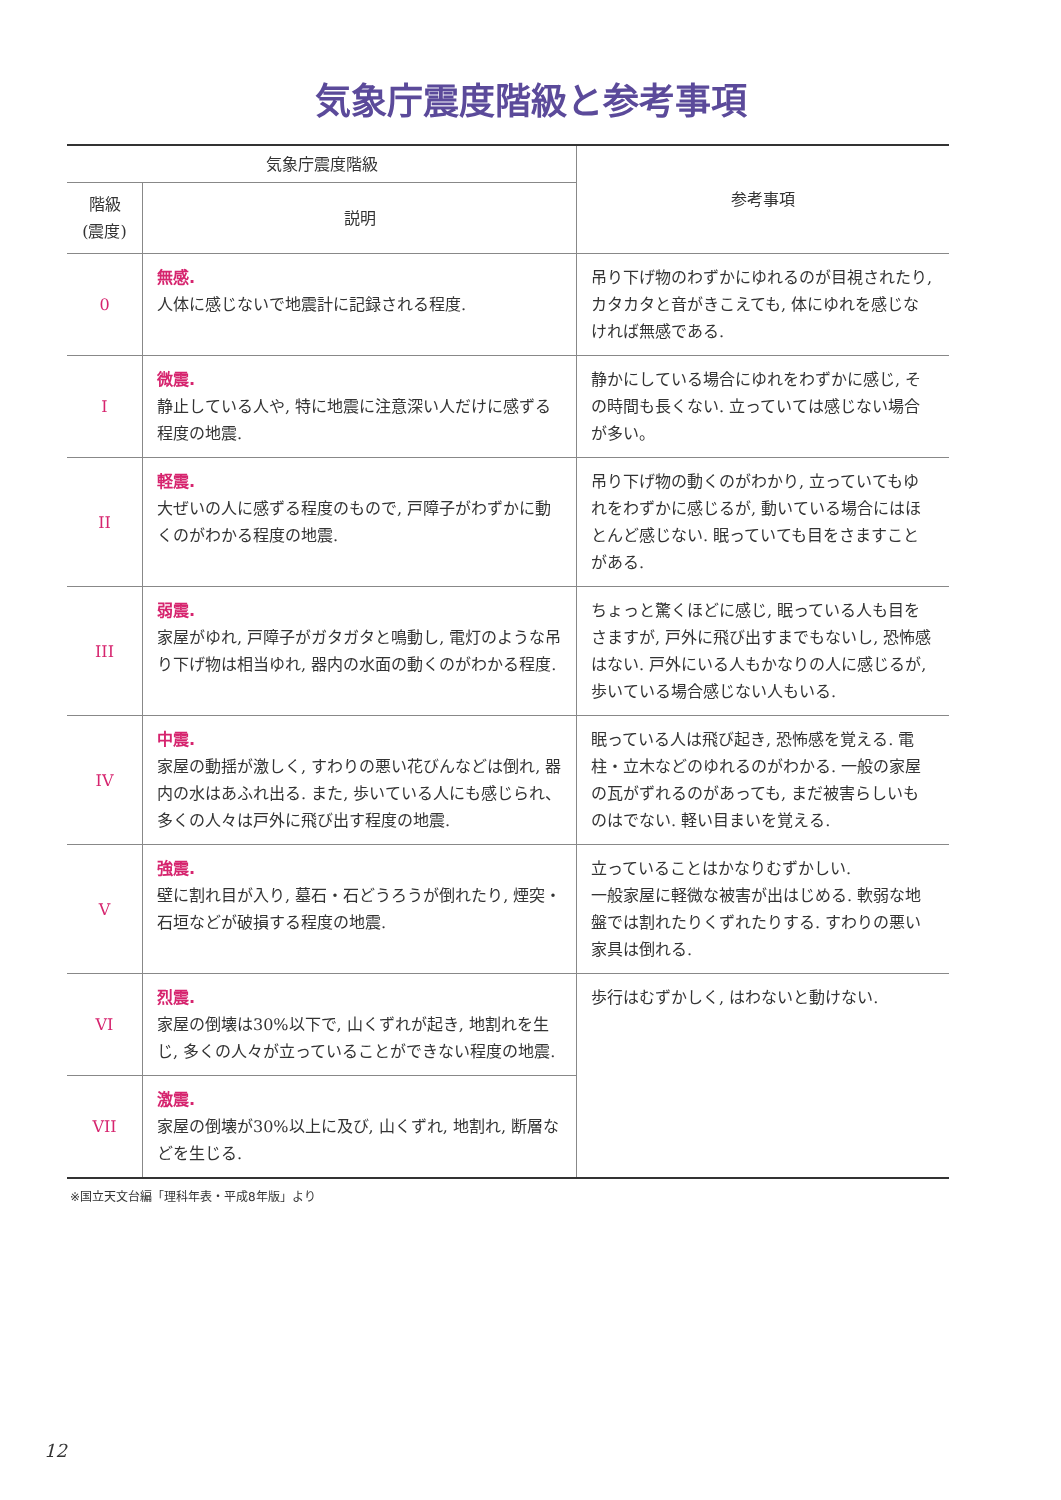気象庁震度階級と参考事項
| 気象庁震度階級 | | 参考事項 |
| --- | --- | --- |
| 階級 (震度) | 説明 | |
| 0 | 無感. 人体に感じないで地震計に記録される程度. | 吊り下げ物のわずかにゆれるのが目視されたり, カタカタと音がきこえても, 体にゆれを感じなければ無感である. |
| I | 微震. 静止している人や, 特に地震に注意深い人だけに感ずる程度の地震. | 静かにしている場合にゆれをわずかに感じ, その時間も長くない. 立っていては感じない場合が多い。 |
| II | 軽震. 大ぜいの人に感ずる程度のもので, 戸障子がわずかに動くのがわかる程度の地震. | 吊り下げ物の動くのがわかり, 立っていてもゆれをわずかに感じるが, 動いている場合にはほとんど感じない. 眠っていても目をさますことがある. |
| III | 弱震. 家屋がゆれ, 戸障子がガタガタと鳴動し, 電灯のような吊り下げ物は相当ゆれ, 器内の水面の動くのがわかる程度. | ちょっと驚くほどに感じ, 眠っている人も目をさますが, 戸外に飛び出すまでもないし, 恐怖感はない. 戸外にいる人もかなりの人に感じるが, 歩いている場合感じない人もいる. |
| IV | 中震. 家屋の動揺が激しく, すわりの悪い花びんなどは倒れ, 器内の水はあふれ出る. また, 歩いている人にも感じられ、多くの人々は戸外に飛び出す程度の地震. | 眠っている人は飛び起き, 恐怖感を覚える. 電柱・立木などのゆれるのがわかる. 一般の家屋の瓦がずれるのがあっても, まだ被害らしいものはでない. 軽い目まいを覚える. |
| V | 強震. 壁に割れ目が入り, 墓石・石どうろうが倒れたり, 煙突・石垣などが破損する程度の地震. | 立っていることはかなりむずかしい. 一般家屋に軽微な被害が出はじめる. 軟弱な地盤では割れたりくずれたりする. すわりの悪い家具は倒れる. |
| VI | 烈震. 家屋の倒壊は30%以下で, 山くずれが起き, 地割れを生じ, 多くの人々が立っていることができない程度の地震. | 歩行はむずかしく, はわないと動けない. |
| VII | 激震. 家屋の倒壊が30%以上に及び, 山くずれ, 地割れ, 断層などを生じる. | |
※国立天文台編「理科年表・平成8年版」より
12